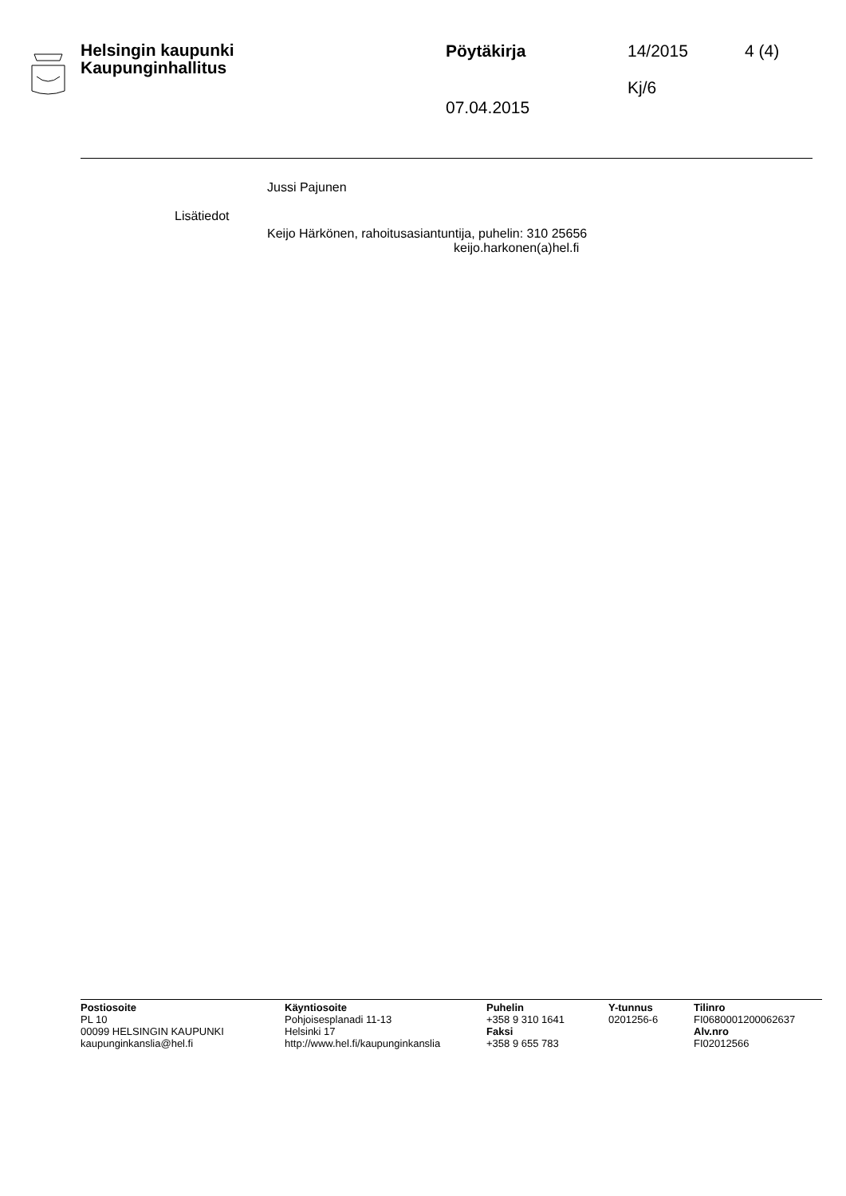Helsingin kaupunki
Kaupunginhallitus
Pöytäkirja
07.04.2015
14/2015
Kj/6
4 (4)
Jussi Pajunen
Lisätiedot
Keijo Härkönen, rahoitusasiantuntija, puhelin: 310 25656
keijo.harkonen(a)hel.fi
Postiosoite
PL 10
00099 HELSINGIN KAUPUNKI
kaupunginkanslia@hel.fi
Käyntiosoite
Pohjoisesplanadi 11-13
Helsinki 17
http://www.hel.fi/kaupunginkanslia
Puhelin
+358 9 310 1641
Faksi
+358 9 655 783
Y-tunnus
0201256-6
Tilinro
FI0680001200062637
Alv.nro
FI02012566